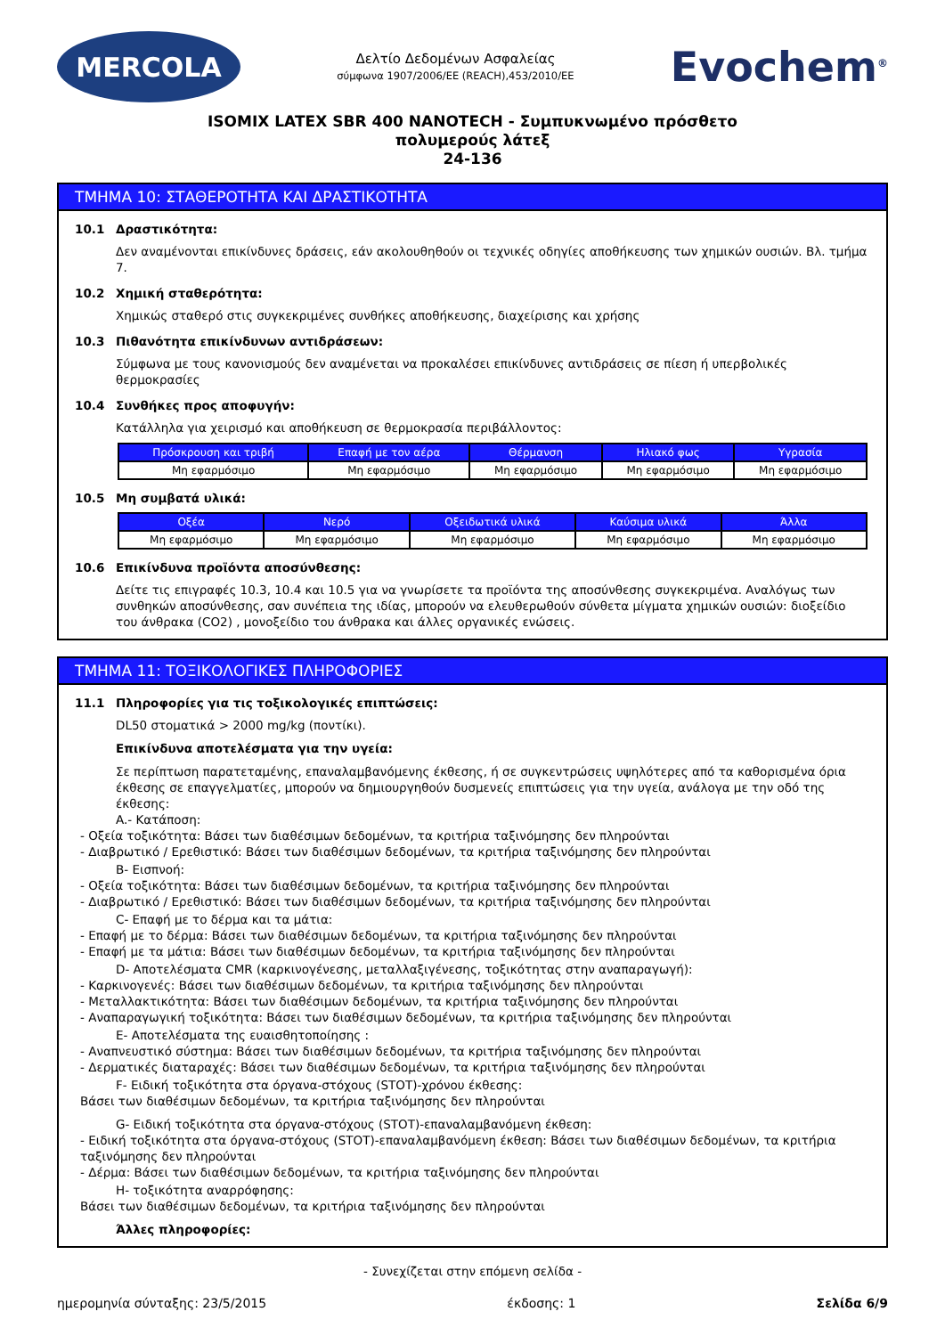MERCOLA
Δελτίο Δεδομένων Ασφαλείας
σύμφωνα 1907/2006/EE (REACH),453/2010/EE
Evochem<sup>®</sup>
ISOMIX LATEX SBR 400 NANOTECH - Συμπυκνωμένο πρόσθετο
πολυμερούς λάτεξ
24-136
ΤΜΗΜΑ 10: ΣΤΑΘΕΡΟΤΗΤΑ ΚΑΙ ΔΡΑΣΤΙΚΟΤΗΤΑ
10.1 Δραστικότητα:
Δεν αναμένονται επικίνδυνες δράσεις, εάν ακολουθηθούν οι τεχνικές οδηγίες αποθήκευσης των χημικών ουσιών. Βλ. τμήμα 7.
10.2 Χημική σταθερότητα:
Χημικώς σταθερό στις συγκεκριμένες συνθήκες αποθήκευσης, διαχείρισης και χρήσης
10.3 Πιθανότητα επικίνδυνων αντιδράσεων:
Σύμφωνα με τους κανονισμούς δεν αναμένεται να προκαλέσει επικίνδυνες αντιδράσεις σε πίεση ή υπερβολικές θερμοκρασίες
10.4 Συνθήκες προς αποφυγήν:
Κατάλληλα για χειρισμό και αποθήκευση σε θερμοκρασία περιβάλλοντος:
| Πρόσκρουση και τριβή | Επαφή με τον αέρα | Θέρμανση | Ηλιακό φως | Υγρασία |
| --- | --- | --- | --- | --- |
| Μη εφαρμόσιμο | Μη εφαρμόσιμο | Μη εφαρμόσιμο | Μη εφαρμόσιμο | Μη εφαρμόσιμο |
10.5 Μη συμβατά υλικά:
| Οξέα | Νερό | Οξειδωτικά υλικά | Καύσιμα υλικά | Άλλα |
| --- | --- | --- | --- | --- |
| Μη εφαρμόσιμο | Μη εφαρμόσιμο | Μη εφαρμόσιμο | Μη εφαρμόσιμο | Μη εφαρμόσιμο |
10.6 Επικίνδυνα προϊόντα αποσύνθεσης:
Δείτε τις επιγραφές 10.3, 10.4 και 10.5 για να γνωρίσετε τα προϊόντα της αποσύνθεσης συγκεκριμένα. Αναλόγως των συνθηκών αποσύνθεσης, σαν συνέπεια της ιδίας, μπορούν να ελευθερωθούν σύνθετα μίγματα χημικών ουσιών: διοξείδιο του άνθρακα (CO2) , μονοξείδιο του άνθρακα και άλλες οργανικές ενώσεις.
ΤΜΗΜΑ 11: ΤΟΞΙΚΟΛΟΓΙΚΕΣ ΠΛΗΡΟΦΟΡΙΕΣ
11.1 Πληροφορίες για τις τοξικολογικές επιπτώσεις:
DL50 στοματικά > 2000 mg/kg (ποντίκι).
Επικίνδυνα αποτελέσματα για την υγεία:
Σε περίπτωση παρατεταμένης, επαναλαμβανόμενης έκθεσης, ή σε συγκεντρώσεις υψηλότερες από τα καθορισμένα όρια έκθεσης σε επαγγελματίες, μπορούν να δημιουργηθούν δυσμενείς επιπτώσεις για την υγεία, ανάλογα με την οδό της έκθεσης:
A.- Κατάποση:
- Οξεία τοξικότητα: Βάσει των διαθέσιμων δεδομένων, τα κριτήρια ταξινόμησης δεν πληρούνται
- Διαβρωτικό / Ερεθιστικό: Βάσει των διαθέσιμων δεδομένων, τα κριτήρια ταξινόμησης δεν πληρούνται
B- Εισπνοή:
- Οξεία τοξικότητα: Βάσει των διαθέσιμων δεδομένων, τα κριτήρια ταξινόμησης δεν πληρούνται
- Διαβρωτικό / Ερεθιστικό: Βάσει των διαθέσιμων δεδομένων, τα κριτήρια ταξινόμησης δεν πληρούνται
C- Επαφή με το δέρμα και τα μάτια:
- Επαφή με το δέρμα: Βάσει των διαθέσιμων δεδομένων, τα κριτήρια ταξινόμησης δεν πληρούνται
- Επαφή με τα μάτια: Βάσει των διαθέσιμων δεδομένων, τα κριτήρια ταξινόμησης δεν πληρούνται
D- Αποτελέσματα CMR (καρκινογένεσης, μεταλλαξιγένεσης, τοξικότητας στην αναπαραγωγή):
- Καρκινογενές: Βάσει των διαθέσιμων δεδομένων, τα κριτήρια ταξινόμησης δεν πληρούνται
- Μεταλλακτικότητα: Βάσει των διαθέσιμων δεδομένων, τα κριτήρια ταξινόμησης δεν πληρούνται
- Αναπαραγωγική τοξικότητα: Βάσει των διαθέσιμων δεδομένων, τα κριτήρια ταξινόμησης δεν πληρούνται
E- Αποτελέσματα της ευαισθητοποίησης :
- Αναπνευστικό σύστημα: Βάσει των διαθέσιμων δεδομένων, τα κριτήρια ταξινόμησης δεν πληρούνται
- Δερματικές διαταραχές: Βάσει των διαθέσιμων δεδομένων, τα κριτήρια ταξινόμησης δεν πληρούνται
F- Ειδική τοξικότητα στα όργανα-στόχους (STOT)-χρόνου έκθεσης:
Βάσει των διαθέσιμων δεδομένων, τα κριτήρια ταξινόμησης δεν πληρούνται
G- Ειδική τοξικότητα στα όργανα-στόχους (STOT)-επαναλαμβανόμενη έκθεση:
- Ειδική τοξικότητα στα όργανα-στόχους (STOT)-επαναλαμβανόμενη έκθεση: Βάσει των διαθέσιμων δεδομένων, τα κριτήρια ταξινόμησης δεν πληρούνται
- Δέρμα: Βάσει των διαθέσιμων δεδομένων, τα κριτήρια ταξινόμησης δεν πληρούνται
H- τοξικότητα αναρρόφησης:
Βάσει των διαθέσιμων δεδομένων, τα κριτήρια ταξινόμησης δεν πληρούνται
Άλλες πληροφορίες:
- Συνεχίζεται στην επόμενη σελίδα -
ημερομηνία σύνταξης: 23/5/2015 έκδοσης: 1 Σελίδα 6/9